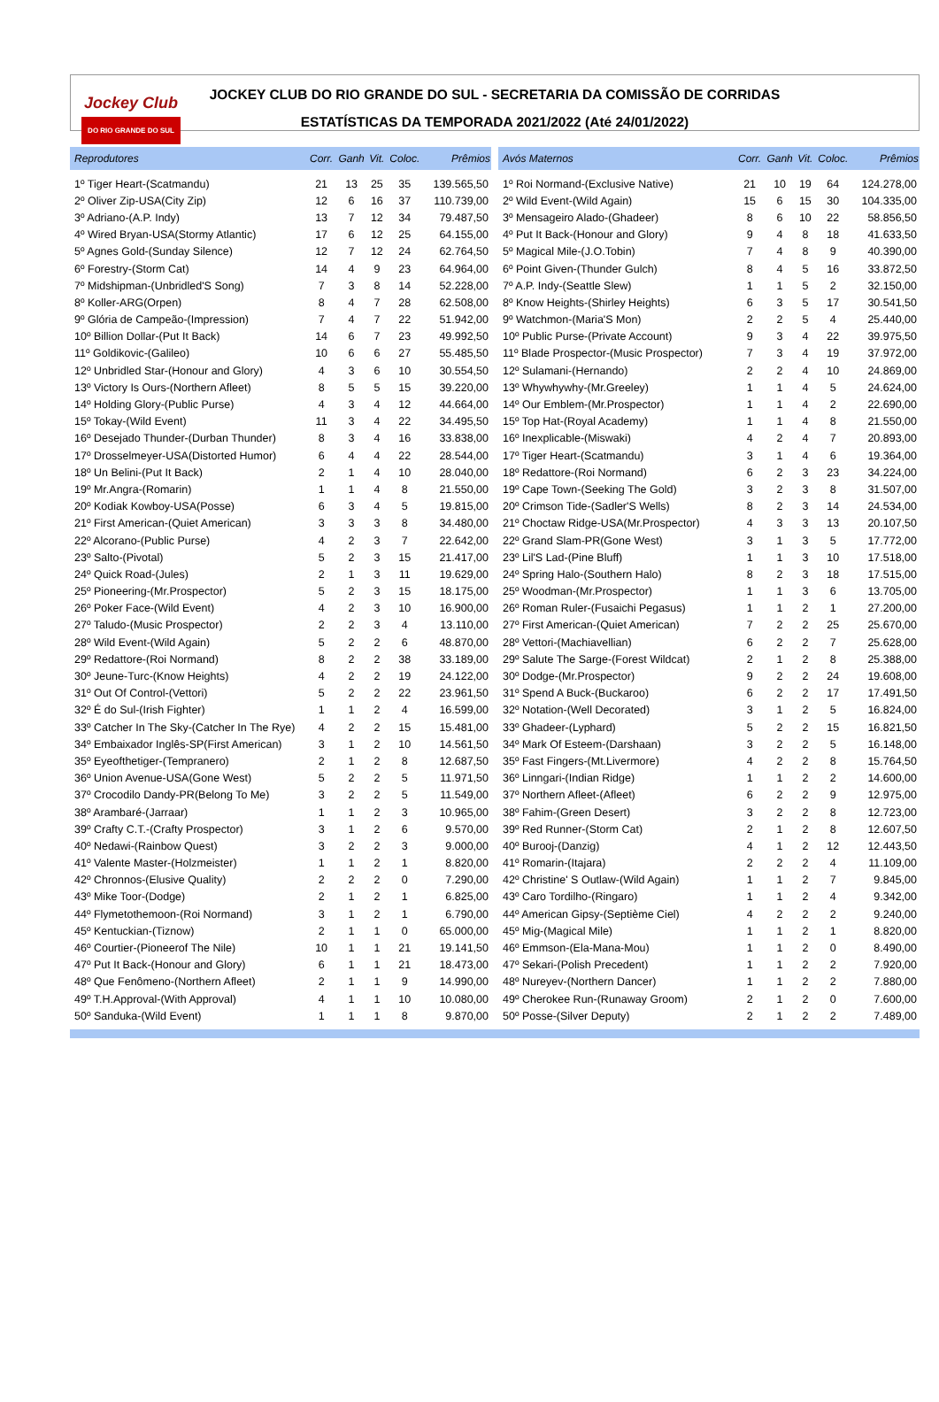Jockey Club
DO RIO GRANDE DO SUL
JOCKEY CLUB DO RIO GRANDE DO SUL - SECRETARIA DA COMISSÃO DE CORRIDAS
ESTATÍSTICAS DA TEMPORADA 2021/2022 (Até 24/01/2022)
| Reprodutores | Corr. | Ganh | Vit. | Coloc. | Prêmios |
| --- | --- | --- | --- | --- | --- |
| 1º Tiger Heart-(Scatmandu) | 21 | 13 | 25 | 35 | 139.565,50 |
| 2º Oliver Zip-USA(City Zip) | 12 | 6 | 16 | 37 | 110.739,00 |
| 3º Adriano-(A.P. Indy) | 13 | 7 | 12 | 34 | 79.487,50 |
| 4º Wired Bryan-USA(Stormy Atlantic) | 17 | 6 | 12 | 25 | 64.155,00 |
| 5º Agnes Gold-(Sunday Silence) | 12 | 7 | 12 | 24 | 62.764,50 |
| 6º Forestry-(Storm Cat) | 14 | 4 | 9 | 23 | 64.964,00 |
| 7º Midshipman-(Unbridled'S Song) | 7 | 3 | 8 | 14 | 52.228,00 |
| 8º Koller-ARG(Orpen) | 8 | 4 | 7 | 28 | 62.508,00 |
| 9º Glória de Campeão-(Impression) | 7 | 4 | 7 | 22 | 51.942,00 |
| 10º Billion Dollar-(Put It Back) | 14 | 6 | 7 | 23 | 49.992,50 |
| 11º Goldikovic-(Galileo) | 10 | 6 | 6 | 27 | 55.485,50 |
| 12º Unbridled Star-(Honour and Glory) | 4 | 3 | 6 | 10 | 30.554,50 |
| 13º Victory Is Ours-(Northern Afleet) | 8 | 5 | 5 | 15 | 39.220,00 |
| 14º Holding Glory-(Public Purse) | 4 | 3 | 4 | 12 | 44.664,00 |
| 15º Tokay-(Wild Event) | 11 | 3 | 4 | 22 | 34.495,50 |
| 16º Desejado Thunder-(Durban Thunder) | 8 | 3 | 4 | 16 | 33.838,00 |
| 17º Drosselmeyer-USA(Distorted Humor) | 6 | 4 | 4 | 22 | 28.544,00 |
| 18º Un Belini-(Put It Back) | 2 | 1 | 4 | 10 | 28.040,00 |
| 19º Mr.Angra-(Romarin) | 1 | 1 | 4 | 8 | 21.550,00 |
| 20º Kodiak Kowboy-USA(Posse) | 6 | 3 | 4 | 5 | 19.815,00 |
| 21º First American-(Quiet American) | 3 | 3 | 3 | 8 | 34.480,00 |
| 22º Alcorano-(Public Purse) | 4 | 2 | 3 | 7 | 22.642,00 |
| 23º Salto-(Pivotal) | 5 | 2 | 3 | 15 | 21.417,00 |
| 24º Quick Road-(Jules) | 2 | 1 | 3 | 11 | 19.629,00 |
| 25º Pioneering-(Mr.Prospector) | 5 | 2 | 3 | 15 | 18.175,00 |
| 26º Poker Face-(Wild Event) | 4 | 2 | 3 | 10 | 16.900,00 |
| 27º Taludo-(Music Prospector) | 2 | 2 | 3 | 4 | 13.110,00 |
| 28º Wild Event-(Wild Again) | 5 | 2 | 2 | 6 | 48.870,00 |
| 29º Redattore-(Roi Normand) | 8 | 2 | 2 | 38 | 33.189,00 |
| 30º Jeune-Turc-(Know Heights) | 4 | 2 | 2 | 19 | 24.122,00 |
| 31º Out Of Control-(Vettori) | 5 | 2 | 2 | 22 | 23.961,50 |
| 32º É do Sul-(Irish Fighter) | 1 | 1 | 2 | 4 | 16.599,00 |
| 33º Catcher In The Sky-(Catcher In The Rye) | 4 | 2 | 2 | 15 | 15.481,00 |
| 34º Embaixador Inglês-SP(First American) | 3 | 1 | 2 | 10 | 14.561,50 |
| 35º Eyeofthetiger-(Tempranero) | 2 | 1 | 2 | 8 | 12.687,50 |
| 36º Union Avenue-USA(Gone West) | 5 | 2 | 2 | 5 | 11.971,50 |
| 37º Crocodilo Dandy-PR(Belong To Me) | 3 | 2 | 2 | 5 | 11.549,00 |
| 38º Arambaré-(Jarraar) | 1 | 1 | 2 | 3 | 10.965,00 |
| 39º Crafty C.T.-(Crafty Prospector) | 3 | 1 | 2 | 6 | 9.570,00 |
| 40º Nedawi-(Rainbow Quest) | 3 | 2 | 2 | 3 | 9.000,00 |
| 41º Valente Master-(Holzmeister) | 1 | 1 | 2 | 1 | 8.820,00 |
| 42º Chronnos-(Elusive Quality) | 2 | 2 | 2 | 0 | 7.290,00 |
| 43º Mike Toor-(Dodge) | 2 | 1 | 2 | 1 | 6.825,00 |
| 44º Flymetothemoon-(Roi Normand) | 3 | 1 | 2 | 1 | 6.790,00 |
| 45º Kentuckian-(Tiznow) | 2 | 1 | 1 | 0 | 65.000,00 |
| 46º Courtier-(Pioneerof The Nile) | 10 | 1 | 1 | 21 | 19.141,50 |
| 47º Put It Back-(Honour and Glory) | 6 | 1 | 1 | 21 | 18.473,00 |
| 48º Que Fenômeno-(Northern Afleet) | 2 | 1 | 1 | 9 | 14.990,00 |
| 49º T.H.Approval-(With Approval) | 4 | 1 | 1 | 10 | 10.080,00 |
| 50º Sanduka-(Wild Event) | 1 | 1 | 1 | 8 | 9.870,00 |
| Avós Maternos | Corr. | Ganh | Vit. | Coloc. | Prêmios |
| --- | --- | --- | --- | --- | --- |
| 1º Roi Normand-(Exclusive Native) | 21 | 10 | 19 | 64 | 124.278,00 |
| 2º Wild Event-(Wild Again) | 15 | 6 | 15 | 30 | 104.335,00 |
| 3º Mensageiro Alado-(Ghadeer) | 8 | 6 | 10 | 22 | 58.856,50 |
| 4º Put It Back-(Honour and Glory) | 9 | 4 | 8 | 18 | 41.633,50 |
| 5º Magical Mile-(J.O.Tobin) | 7 | 4 | 8 | 9 | 40.390,00 |
| 6º Point Given-(Thunder Gulch) | 8 | 4 | 5 | 16 | 33.872,50 |
| 7º A.P. Indy-(Seattle Slew) | 1 | 1 | 5 | 2 | 32.150,00 |
| 8º Know Heights-(Shirley Heights) | 6 | 3 | 5 | 17 | 30.541,50 |
| 9º Watchmon-(Maria'S Mon) | 2 | 2 | 5 | 4 | 25.440,00 |
| 10º Public Purse-(Private Account) | 9 | 3 | 4 | 22 | 39.975,50 |
| 11º Blade Prospector-(Music Prospector) | 7 | 3 | 4 | 19 | 37.972,00 |
| 12º Sulamani-(Hernando) | 2 | 2 | 4 | 10 | 24.869,00 |
| 13º Whywhywhy-(Mr.Greeley) | 1 | 1 | 4 | 5 | 24.624,00 |
| 14º Our Emblem-(Mr.Prospector) | 1 | 1 | 4 | 2 | 22.690,00 |
| 15º Top Hat-(Royal Academy) | 1 | 1 | 4 | 8 | 21.550,00 |
| 16º Inexplicable-(Miswaki) | 4 | 2 | 4 | 7 | 20.893,00 |
| 17º Tiger Heart-(Scatmandu) | 3 | 1 | 4 | 6 | 19.364,00 |
| 18º Redattore-(Roi Normand) | 6 | 2 | 3 | 23 | 34.224,00 |
| 19º Cape Town-(Seeking The Gold) | 3 | 2 | 3 | 8 | 31.507,00 |
| 20º Crimson Tide-(Sadler'S Wells) | 8 | 2 | 3 | 14 | 24.534,00 |
| 21º Choctaw Ridge-USA(Mr.Prospector) | 4 | 3 | 3 | 13 | 20.107,50 |
| 22º Grand Slam-PR(Gone West) | 3 | 1 | 3 | 5 | 17.772,00 |
| 23º Lil'S Lad-(Pine Bluff) | 1 | 1 | 3 | 10 | 17.518,00 |
| 24º Spring Halo-(Southern Halo) | 8 | 2 | 3 | 18 | 17.515,00 |
| 25º Woodman-(Mr.Prospector) | 1 | 1 | 3 | 6 | 13.705,00 |
| 26º Roman Ruler-(Fusaichi Pegasus) | 1 | 1 | 2 | 1 | 27.200,00 |
| 27º First American-(Quiet American) | 7 | 2 | 2 | 25 | 25.670,00 |
| 28º Vettori-(Machiavellian) | 6 | 2 | 2 | 7 | 25.628,00 |
| 29º Salute The Sarge-(Forest Wildcat) | 2 | 1 | 2 | 8 | 25.388,00 |
| 30º Dodge-(Mr.Prospector) | 9 | 2 | 2 | 24 | 19.608,00 |
| 31º Spend A Buck-(Buckaroo) | 6 | 2 | 2 | 17 | 17.491,50 |
| 32º Notation-(Well Decorated) | 3 | 1 | 2 | 5 | 16.824,00 |
| 33º Ghadeer-(Lyphard) | 5 | 2 | 2 | 15 | 16.821,50 |
| 34º Mark Of Esteem-(Darshaan) | 3 | 2 | 2 | 5 | 16.148,00 |
| 35º Fast Fingers-(Mt.Livermore) | 4 | 2 | 2 | 8 | 15.764,50 |
| 36º Linngari-(Indian Ridge) | 1 | 1 | 2 | 2 | 14.600,00 |
| 37º Northern Afleet-(Afleet) | 6 | 2 | 2 | 9 | 12.975,00 |
| 38º Fahim-(Green Desert) | 3 | 2 | 2 | 8 | 12.723,00 |
| 39º Red Runner-(Storm Cat) | 2 | 1 | 2 | 8 | 12.607,50 |
| 40º Burooj-(Danzig) | 4 | 1 | 2 | 12 | 12.443,50 |
| 41º Romarin-(Itajara) | 2 | 2 | 2 | 4 | 11.109,00 |
| 42º Christine' S Outlaw-(Wild Again) | 1 | 1 | 2 | 7 | 9.845,00 |
| 43º Caro Tordilho-(Ringaro) | 1 | 1 | 2 | 4 | 9.342,00 |
| 44º American Gipsy-(Septième Ciel) | 4 | 2 | 2 | 2 | 9.240,00 |
| 45º Mig-(Magical Mile) | 1 | 1 | 2 | 1 | 8.820,00 |
| 46º Emmson-(Ela-Mana-Mou) | 1 | 1 | 2 | 0 | 8.490,00 |
| 47º Sekari-(Polish Precedent) | 1 | 1 | 2 | 2 | 7.920,00 |
| 48º Nureyev-(Northern Dancer) | 1 | 1 | 2 | 2 | 7.880,00 |
| 49º Cherokee Run-(Runaway Groom) | 2 | 1 | 2 | 0 | 7.600,00 |
| 50º Posse-(Silver Deputy) | 2 | 1 | 2 | 2 | 7.489,00 |